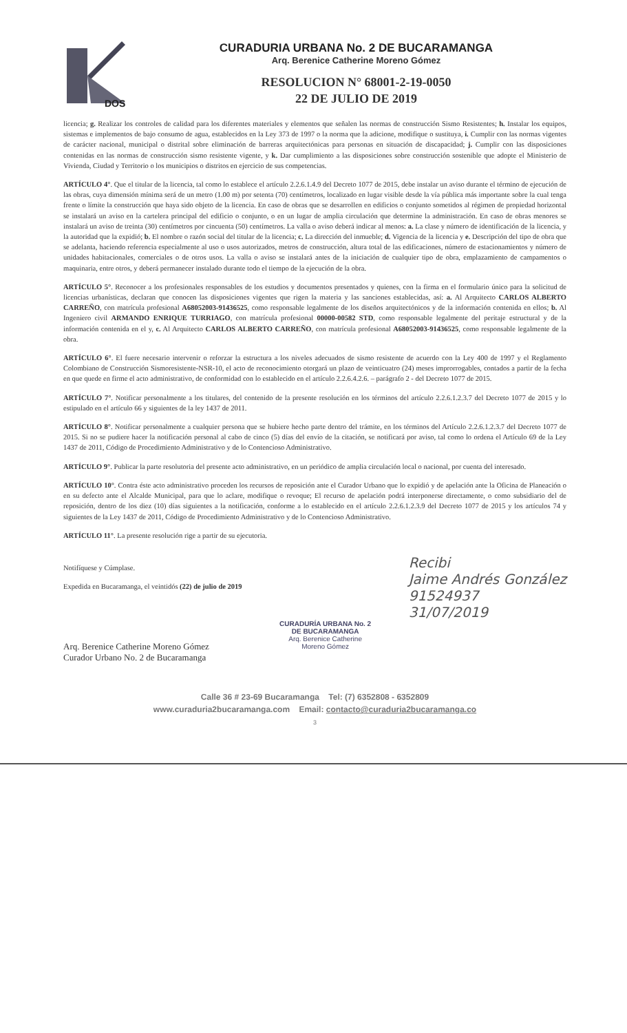DOS
CURADURIA URBANA No. 2 DE BUCARAMANGA
Arq. Berenice Catherine Moreno Gómez
RESOLUCION N° 68001-2-19-0050
22 DE JULIO DE 2019
licencia; g. Realizar los controles de calidad para los diferentes materiales y elementos que señalen las normas de construcción Sismo Resistentes; h. Instalar los equipos, sistemas e implementos de bajo consumo de agua, establecidos en la Ley 373 de 1997 o la norma que la adicione, modifique o sustituya, i. Cumplir con las normas vigentes de carácter nacional, municipal o distrital sobre eliminación de barreras arquitectónicas para personas en situación de discapacidad; j. Cumplir con las disposiciones contenidas en las normas de construcción sismo resistente vigente, y k. Dar cumplimiento a las disposiciones sobre construcción sostenible que adopte el Ministerio de Vivienda, Ciudad y Territorio o los municipios o distritos en ejercicio de sus competencias.
ARTÍCULO 4°. Que el titular de la licencia, tal como lo establece el artículo 2.2.6.1.4.9 del Decreto 1077 de 2015, debe instalar un aviso durante el término de ejecución de las obras, cuya dimensión mínima será de un metro (1.00 m) por setenta (70) centímetros, localizado en lugar visible desde la vía pública más importante sobre la cual tenga frente o límite la construcción que haya sido objeto de la licencia. En caso de obras que se desarrollen en edificios o conjunto sometidos al régimen de propiedad horizontal se instalará un aviso en la cartelera principal del edificio o conjunto, o en un lugar de amplia circulación que determine la administración. En caso de obras menores se instalará un aviso de treinta (30) centímetros por cincuenta (50) centímetros. La valla o aviso deberá indicar al menos: a. La clase y número de identificación de la licencia, y la autoridad que la expidió; b. El nombre o razón social del titular de la licencia; c. La dirección del inmueble; d. Vigencia de la licencia y e. Descripción del tipo de obra que se adelanta, haciendo referencia especialmente al uso o usos autorizados, metros de construcción, altura total de las edificaciones, número de estacionamientos y número de unidades habitacionales, comerciales o de otros usos. La valla o aviso se instalará antes de la iniciación de cualquier tipo de obra, emplazamiento de campamentos o maquinaria, entre otros, y deberá permanecer instalado durante todo el tiempo de la ejecución de la obra.
ARTÍCULO 5°. Reconocer a los profesionales responsables de los estudios y documentos presentados y quienes, con la firma en el formulario único para la solicitud de licencias urbanísticas, declaran que conocen las disposiciones vigentes que rigen la materia y las sanciones establecidas, así: a. Al Arquitecto CARLOS ALBERTO CARREÑO, con matrícula profesional A68052003-91436525, como responsable legalmente de los diseños arquitectónicos y de la información contenida en ellos; b. Al Ingeniero civil ARMANDO ENRIQUE TURRIAGO, con matrícula profesional 00000-00582 STD, como responsable legalmente del peritaje estructural y de la información contenida en el y, c. Al Arquitecto CARLOS ALBERTO CARREÑO, con matrícula profesional A68052003-91436525, como responsable legalmente de la obra.
ARTÍCULO 6°. El fuere necesario intervenir o reforzar la estructura a los niveles adecuados de sismo resistente de acuerdo con la Ley 400 de 1997 y el Reglamento Colombiano de Construcción Sismoresistente-NSR-10, el acto de reconocimiento otorgará un plazo de veinticuatro (24) meses improrrogables, contados a partir de la fecha en que quede en firme el acto administrativo, de conformidad con lo establecido en el artículo 2.2.6.4.2.6. – parágrafo 2 - del Decreto 1077 de 2015.
ARTÍCULO 7°. Notificar personalmente a los titulares, del contenido de la presente resolución en los términos del artículo 2.2.6.1.2.3.7 del Decreto 1077 de 2015 y lo estipulado en el artículo 66 y siguientes de la ley 1437 de 2011.
ARTÍCULO 8°. Notificar personalmente a cualquier persona que se hubiere hecho parte dentro del trámite, en los términos del Artículo 2.2.6.1.2.3.7 del Decreto 1077 de 2015. Si no se pudiere hacer la notificación personal al cabo de cinco (5) días del envío de la citación, se notificará por aviso, tal como lo ordena el Artículo 69 de la Ley 1437 de 2011, Código de Procedimiento Administrativo y de lo Contencioso Administrativo.
ARTÍCULO 9°. Publicar la parte resolutoria del presente acto administrativo, en un periódico de amplia circulación local o nacional, por cuenta del interesado.
ARTÍCULO 10°. Contra éste acto administrativo proceden los recursos de reposición ante el Curador Urbano que lo expidió y de apelación ante la Oficina de Planeación o en su defecto ante el Alcalde Municipal, para que lo aclare, modifique o revoque; El recurso de apelación podrá interponerse directamente, o como subsidiario del de reposición, dentro de los diez (10) días siguientes a la notificación, conforme a lo establecido en el artículo 2.2.6.1.2.3.9 del Decreto 1077 de 2015 y los artículos 74 y siguientes de la Ley 1437 de 2011, Código de Procedimiento Administrativo y de lo Contencioso Administrativo.
ARTÍCULO 11°. La presente resolución rige a partir de su ejecutoria.
Notifíquese y Cúmplase.
Expedida en Bucaramanga, el veintidós (22) de julio de 2019
Arq. Berenice Catherine Moreno Gómez
Curador Urbano No. 2 de Bucaramanga
CURADURÍA URBANA No. 2
DE BUCARAMANGA
Arq. Berenice Catherine
Moreno Gómez
Recibi
Jaime Andrés González
91524937
31/07/2019
Calle 36 # 23-69 Bucaramanga Tel: (7) 6352808 - 6352809
www.curaduria2bucaramanga.com Email: contacto@curaduria2bucaramanga.co
3